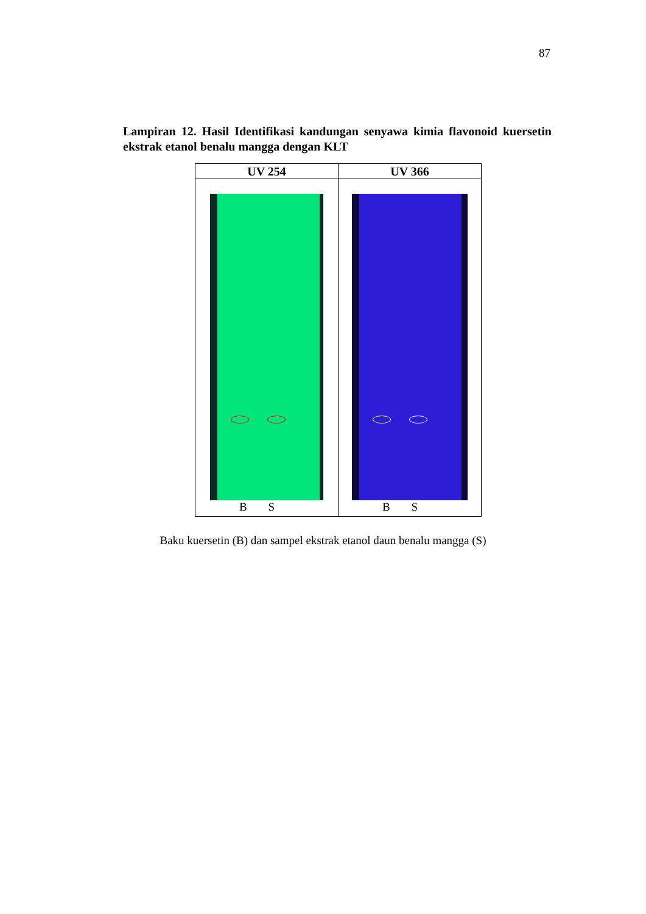87
Lampiran 12. Hasil Identifikasi kandungan senyawa kimia flavonoid kuersetin ekstrak etanol benalu mangga dengan KLT
| UV 254 | UV 366 |
| --- | --- |
| B S | B S |
Baku kuersetin (B) dan sampel ekstrak etanol daun benalu mangga (S)